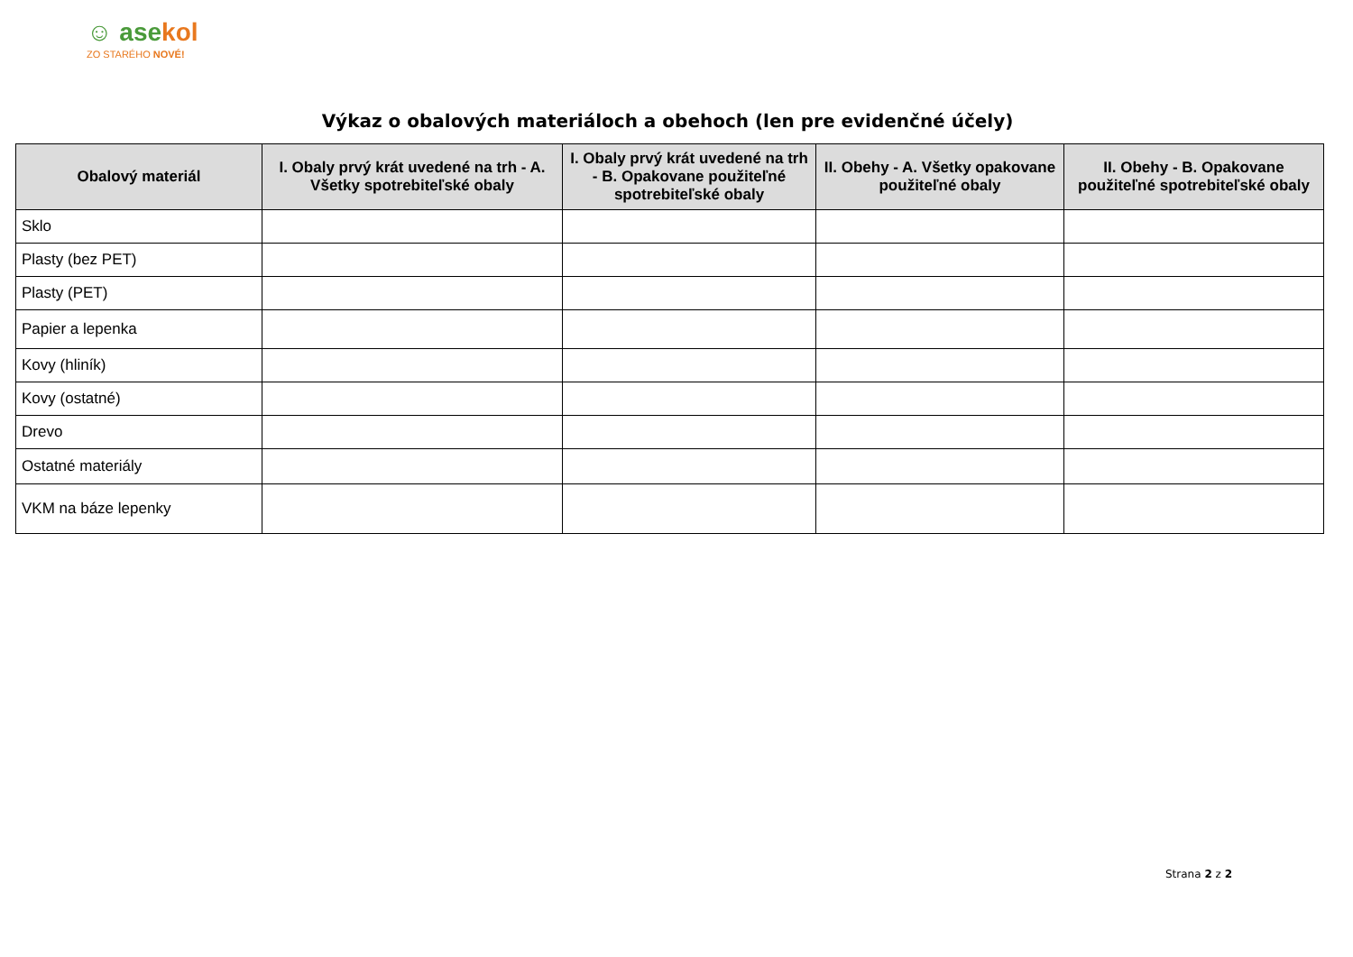☺ asekol
ZO STARÉHO NOVÉ!
Výkaz o obalových materiáloch a obehoch (len pre evidenčné účely)
| Obalový materiál | I. Obaly prvý krát uvedené na trh - A. Všetky spotrebiteľské obaly | I. Obaly prvý krát uvedené na trh - B. Opakovane použiteľné spotrebiteľské obaly | II. Obehy - A. Všetky opakovane použiteľné obaly | II. Obehy - B. Opakovane použiteľné spotrebiteľské obaly |
| --- | --- | --- | --- | --- |
| Sklo | | | | |
| Plasty (bez PET) | | | | |
| Plasty (PET) | | | | |
| Papier a lepenka | | | | |
| Kovy (hliník) | | | | |
| Kovy (ostatné) | | | | |
| Drevo | | | | |
| Ostatné materiály | | | | |
| VKM na báze lepenky | | | | |
Strana 2 z 2